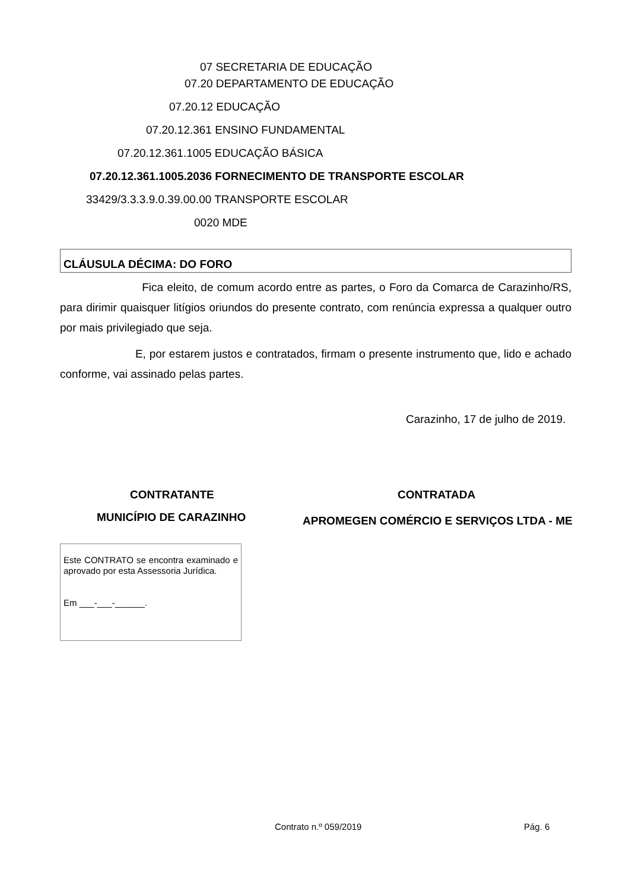07 SECRETARIA DE EDUCAÇÃO
07.20 DEPARTAMENTO DE EDUCAÇÃO
07.20.12 EDUCAÇÃO
07.20.12.361 ENSINO FUNDAMENTAL
07.20.12.361.1005 EDUCAÇÃO BÁSICA
07.20.12.361.1005.2036 FORNECIMENTO DE TRANSPORTE ESCOLAR
33429/3.3.3.9.0.39.00.00 TRANSPORTE ESCOLAR
0020 MDE
CLÁUSULA DÉCIMA: DO FORO
Fica eleito, de comum acordo entre as partes, o Foro da Comarca de Carazinho/RS, para dirimir quaisquer litígios oriundos do presente contrato, com renúncia expressa a qualquer outro por mais privilegiado que seja.
E, por estarem justos e contratados, firmam o presente instrumento que, lido e achado conforme, vai assinado pelas partes.
Carazinho, 17 de julho de 2019.
CONTRATANTE CONTRATADA
MUNICÍPIO DE CARAZINHO APROMEGEN COMÉRCIO E SERVIÇOS LTDA - ME
Este CONTRATO se encontra examinado e aprovado por esta Assessoria Jurídica.
Em ___-___-______.
Contrato n.º 059/2019 Pág. 6